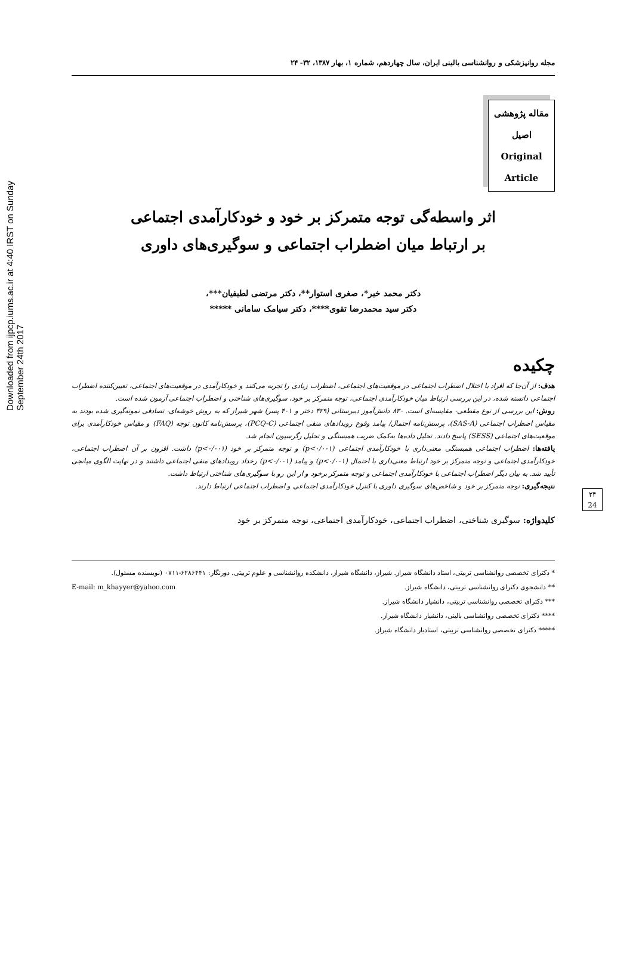Downloaded from ijpcp.iums.ac.ir at 4:40 IRST on Sunday September 24th 2017
۲۴
24
مجله روانپزشکی و روانشناسی بالینی ایران، سال چهاردهم، شماره ۱، بهار ۱۳۸۷، ۳۲- ۲۴
مقاله پژوهشی
اصیل
Original
Article
اثر واسطه‌گی توجه متمرکز بر خود و خودکارآمدی اجتماعی
بر ارتباط میان اضطراب اجتماعی و سوگیری‌های داوری
دکتر محمد خیر*، صغری استوار**، دکتر مرتضی لطیفیان***،
دکتر سید محمدرضا تقوی****، دکتر سیامک سامانی *****
چکیده
هدف: از آن‌جا که افراد با اختلال اضطراب اجتماعی در موقعیت‌های اجتماعی، اضطراب زیادی را تجربه می‌کنند و خودکارآمدی در موقعیت‌های اجتماعی، تعیین‌کننده اضطراب اجتماعی دانسته شده، در این بررسی ارتباط میان خودکارآمدی اجتماعی، توجه متمرکز بر خود، سوگیری‌های شناختی و اضطراب اجتماعی آزمون شده است.
روش: این بررسی از نوع مقطعی- مقایسه‌ای است. ۸۳۰ دانش‌آموز دبیرستانی (۴۲۹ دختر و ۴۰۱ پسر) شهر شیراز که به روش خوشه‌ای- تصادفی نمونه‌گیری شده بودند به مقیاس اضطراب اجتماعی (SAS-A)، پرسش‌نامه احتمال/ پیامد وقوع رویدادهای منفی اجتماعی (PCQ-C)، پرسش‌نامه کانون توجه (FAQ) و مقیاس خودکارآمدی برای موقعیت‌های اجتماعی (SESS) پاسخ دادند. تحلیل داده‌ها به‌کمک ضریب همبستگی و تحلیل رگرسیون انجام شد.
یافته‌ها: اضطراب اجتماعی همبستگی معنی‌داری با خودکارآمدی اجتماعی (p<۰/۰۰۱) و توجه متمرکز بر خود (p<۰/۰۰۱) داشت. افزون بر آن اضطراب اجتماعی، خودکارآمدی اجتماعی و توجه متمرکز بر خود ارتباط معنی‌داری با احتمال (p<۰/۰۰۱) و پیامد (p<۰/۰۰۱) رخداد رویدادهای منفی اجتماعی داشتند و در نهایت الگوی میانجی تأیید شد. به بیان دیگر اضطراب اجتماعی با خودکارآمدی اجتماعی و توجه متمرکز برخود و از این رو با سوگیری‌های شناختی ارتباط داشت.
نتیجه‌گیری: توجه متمرکز بر خود و شاخص‌های سوگیری داوری با کنترل خودکارآمدی اجتماعی و اضطراب اجتماعی ارتباط دارند.
کلیدواژه: سوگیری شناختی، اضطراب اجتماعی، خودکارآمدی اجتماعی، توجه متمرکز بر خود
* دکترای تخصصی روانشناسی تربیتی، استاد دانشگاه شیراز. شیراز، دانشگاه شیراز، دانشکده روانشناسی و علوم تربیتی. دورنگار: ۶۲۸۶۴۴۱-۰۷۱۱ (نویسنده مسئول). E-mail: m_khayyer@yahoo.com
** دانشجوی دکترای روانشناسی تربیتی، دانشگاه شیراز.
*** دکترای تخصصی روانشناسی تربیتی، دانشیار دانشگاه شیراز.
**** دکترای تخصصی روانشناسی بالینی، دانشیار دانشگاه شیراز.
***** دکترای تخصصی روانشناسی تربیتی، استادیار دانشگاه شیراز.